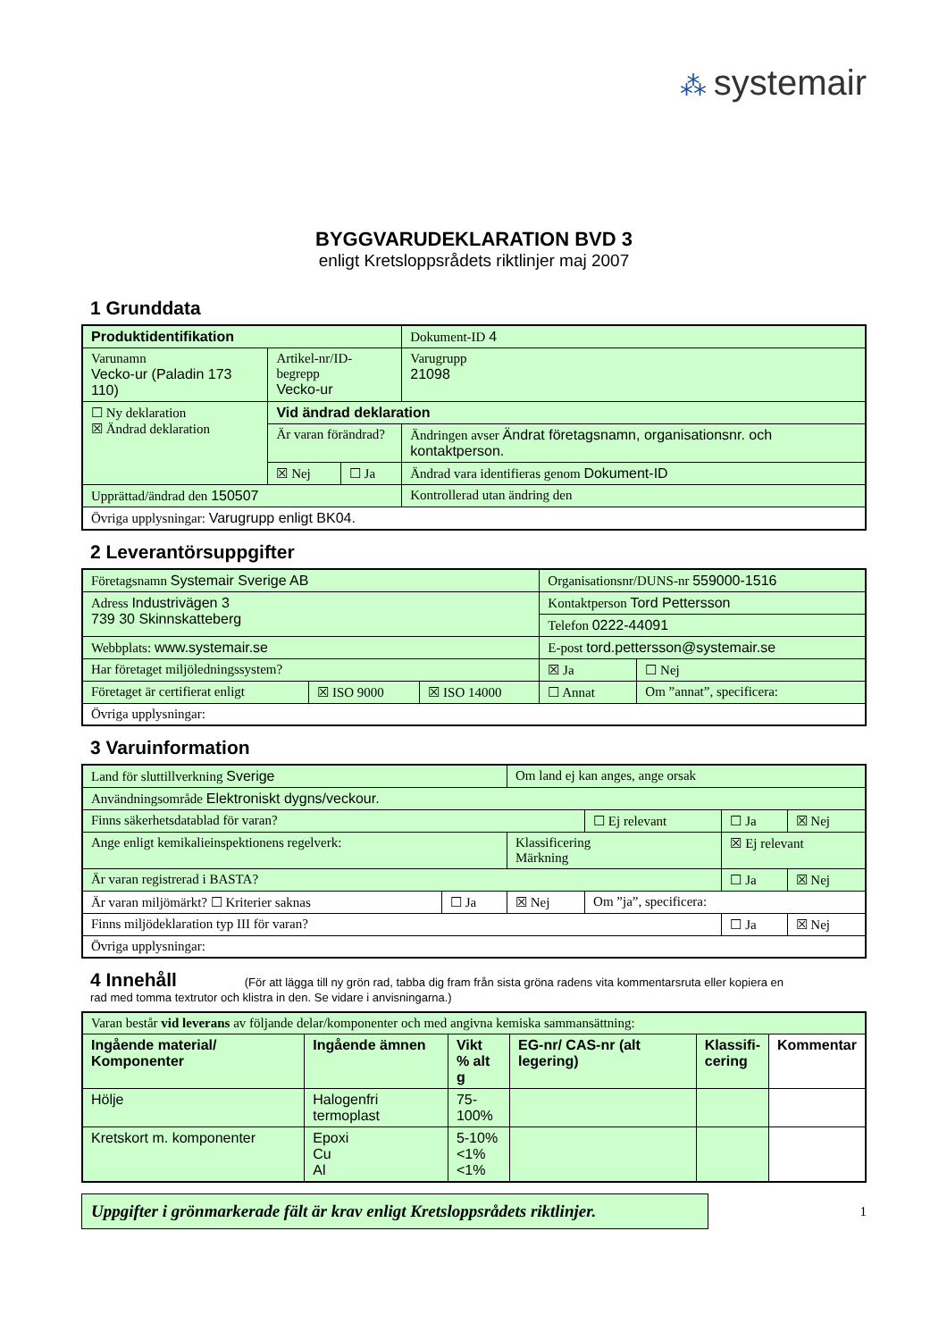⁂ systemair
BYGGVARUDEKLARATION BVD 3
enligt Kretsloppsrådets riktlinjer maj 2007
1 Grunddata
| Produktidentifikation | | | Dokument-ID 4 |
| Varunamn Vecko-ur (Paladin 173 110) | Artikel-nr/ID-begrepp Vecko-ur | | Varugrupp 21098 |
| ☐ Ny deklaration ☒ Ändrad deklaration | Vid ändrad deklaration | | |
| | Är varan förändrad? | | Ändringen avser Ändrat företagsnamn, organisationsnr. och kontaktperson. |
| | ☒ Nej | ☐ Ja | Ändrad vara identifieras genom Dokument-ID |
| Upprättad/ändrad den 150507 | | | Kontrollerad utan ändring den |
| Övriga upplysningar: Varugrupp enligt BK04. | | | |
2 Leverantörsuppgifter
| Företagsnamn Systemair Sverige AB | | | Organisationsnr/DUNS-nr 559000-1516 | |
| Adress Industrivägen 3 739 30 Skinnskatteberg | | | Kontaktperson Tord Pettersson | |
| | | | Telefon 0222-44091 | |
| Webbplats: www.systemair.se | | | E-post tord.pettersson@systemair.se | |
| Har företaget miljöledningssystem? | | | ☒ Ja | ☐ Nej |
| Företaget är certifierat enligt | ☒ ISO 9000 | ☒ ISO 14000 | ☐ Annat | Om ”annat”, specificera: |
| Övriga upplysningar: | | | | |
3 Varuinformation
| Land för sluttillverkning Sverige | | Om land ej kan anges, ange orsak | | | |
| Användningsområde Elektroniskt dygns/veckour. | | | | | |
| Finns säkerhetsdatablad för varan? | | | ☐ Ej relevant | ☐ Ja | ☒ Nej |
| Ange enligt kemikalieinspektionens regelverk: | | Klassificering Märkning | | ☒ Ej relevant | |
| Är varan registrerad i BASTA? | | | | ☐ Ja | ☒ Nej |
| Är varan miljömärkt? ☐ Kriterier saknas | ☐ Ja | ☒ Nej | Om ”ja”, specificera: | | |
| Finns miljödeklaration typ III för varan? | | | | ☐ Ja | ☒ Nej |
| Övriga upplysningar: | | | | | |
4 Innehåll (För att lägga till ny grön rad, tabba dig fram från sista gröna radens vita kommentarsruta eller kopiera en
rad med tomma textrutor och klistra in den. Se vidare i anvisningarna.)
| Varan består vid leverans av följande delar/komponenter och med angivna kemiska sammansättning: | | | | | |
| Ingående material/ Komponenter | Ingående ämnen | Vikt % alt g | EG-nr/ CAS-nr (alt legering) | Klassifi- cering | Kommentar |
| Hölje | Halogenfri termoplast | 75- 100% | | | |
| Kretskort m. komponenter | Epoxi Cu Al | 5-10% <1% <1% | | | |
Uppgifter i grönmarkerade fält är krav enligt Kretsloppsrådets riktlinjer.
1